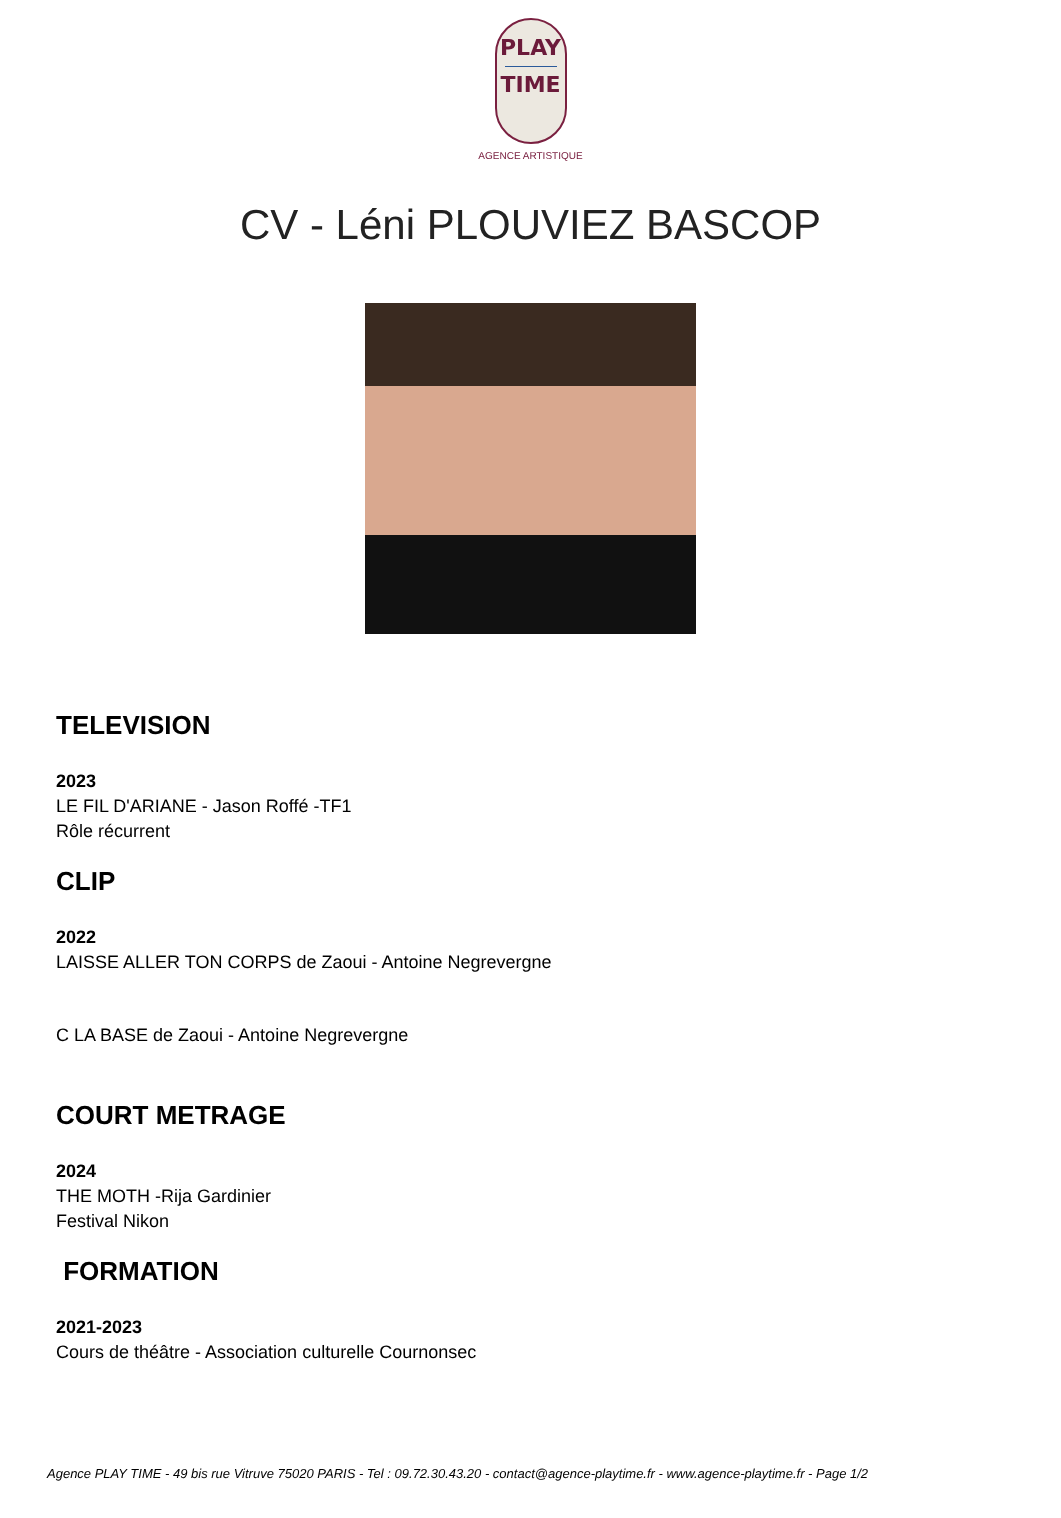PLAY
TIME
AGENCE ARTISTIQUE
CV - Léni PLOUVIEZ BASCOP
TELEVISION
2023
LE FIL D'ARIANE - Jason Roffé -TF1
Rôle récurrent
CLIP
2022
LAISSE ALLER TON CORPS de Zaoui - Antoine Negrevergne
C LA BASE de Zaoui - Antoine Negrevergne
COURT METRAGE
2024
THE MOTH -Rija Gardinier
Festival Nikon
FORMATION
2021-2023
Cours de théâtre - Association culturelle Cournonsec
Agence PLAY TIME - 49 bis rue Vitruve 75020 PARIS - Tel : 09.72.30.43.20 - contact@agence-playtime.fr - www.agence-playtime.fr - Page 1/2